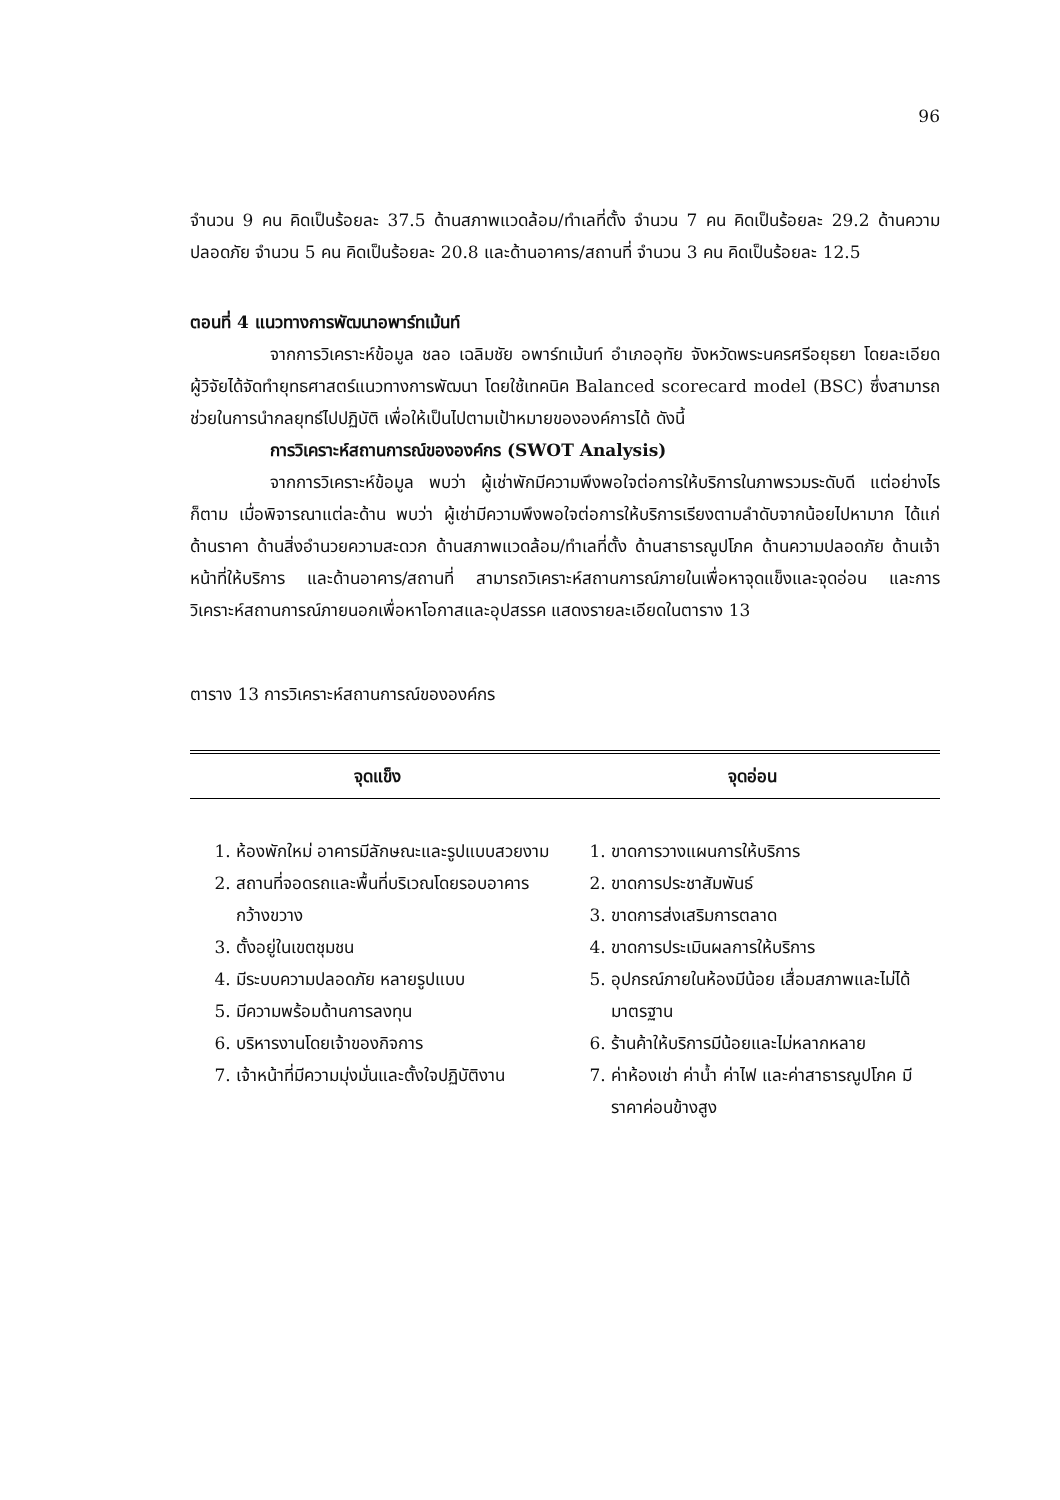96
จำนวน 9 คน คิดเป็นร้อยละ 37.5 ด้านสภาพแวดล้อม/ทำเลที่ตั้ง จำนวน 7 คน คิดเป็นร้อยละ 29.2 ด้านความปลอดภัย จำนวน 5 คน คิดเป็นร้อยละ 20.8 และด้านอาคาร/สถานที่ จำนวน 3 คน คิดเป็นร้อยละ 12.5
ตอนที่ 4 แนวทางการพัฒนาอพาร์ทเม้นท์
จากการวิเคราะห์ข้อมูล ชลอ เฉลิมชัย อพาร์ทเม้นท์ อำเภออุทัย จังหวัดพระนครศรีอยุธยา โดยละเอียด ผู้วิจัยได้จัดทำยุทธศาสตร์แนวทางการพัฒนา โดยใช้เทคนิค Balanced scorecard model (BSC) ซึ่งสามารถช่วยในการนำกลยุทธ์ไปปฏิบัติ เพื่อให้เป็นไปตามเป้าหมายขององค์การได้ ดังนี้
การวิเคราะห์สถานการณ์ขององค์กร (SWOT Analysis)
จากการวิเคราะห์ข้อมูล พบว่า ผู้เช่าพักมีความพึงพอใจต่อการให้บริการในภาพรวมระดับดี แต่อย่างไรก็ตาม เมื่อพิจารณาแต่ละด้าน พบว่า ผู้เช่ามีความพึงพอใจต่อการให้บริการเรียงตามลำดับจากน้อยไปหามาก ได้แก่ ด้านราคา ด้านสิ่งอำนวยความสะดวก ด้านสภาพแวดล้อม/ทำเลที่ตั้ง ด้านสาธารณูปโภค ด้านความปลอดภัย ด้านเจ้าหน้าที่ให้บริการ และด้านอาคาร/สถานที่ สามารถวิเคราะห์สถานการณ์ภายในเพื่อหาจุดแข็งและจุดอ่อน และการวิเคราะห์สถานการณ์ภายนอกเพื่อหาโอกาสและอุปสรรค แสดงรายละเอียดในตาราง 13
ตาราง 13 การวิเคราะห์สถานการณ์ขององค์กร
| จุดแข็ง | จุดอ่อน |
| --- | --- |
| 1. ห้องพักใหม่ อาคารมีลักษณะและรูปแบบสวยงาม 2. สถานที่จอดรถและพื้นที่บริเวณโดยรอบอาคาร กว้างขวาง 3. ตั้งอยู่ในเขตชุมชน 4. มีระบบความปลอดภัย หลายรูปแบบ 5. มีความพร้อมด้านการลงทุน 6. บริหารงานโดยเจ้าของกิจการ 7. เจ้าหน้าที่มีความมุ่งมั่นและตั้งใจปฏิบัติงาน | 1. ขาดการวางแผนการให้บริการ 2. ขาดการประชาสัมพันธ์ 3. ขาดการส่งเสริมการตลาด 4. ขาดการประเมินผลการให้บริการ 5. อุปกรณ์ภายในห้องมีน้อย เสื่อมสภาพและไม่ได้มาตรฐาน 6. ร้านค้าให้บริการมีน้อยและไม่หลากหลาย 7. ค่าห้องเช่า ค่าน้ำ ค่าไฟ และค่าสาธารณูปโภค มีราคาค่อนข้างสูง |